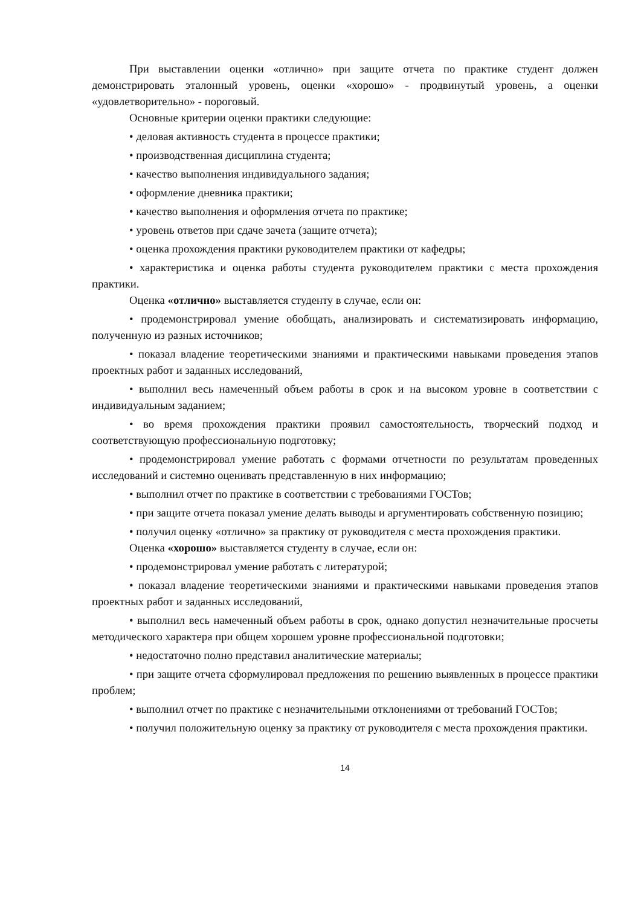При выставлении оценки «отлично» при защите отчета по практике студент должен демонстрировать эталонный уровень, оценки «хорошо» - продвинутый уровень, а оценки «удовлетворительно» - пороговый.
Основные критерии оценки практики следующие:
• деловая активность студента в процессе практики;
• производственная дисциплина студента;
• качество выполнения индивидуального задания;
• оформление дневника практики;
• качество выполнения и оформления отчета по практике;
• уровень ответов при сдаче зачета (защите отчета);
• оценка прохождения практики руководителем практики от кафедры;
• характеристика и оценка работы студента руководителем практики с места прохождения практики.
Оценка «отлично» выставляется студенту в случае, если он:
• продемонстрировал умение обобщать, анализировать и систематизировать информацию, полученную из разных источников;
• показал владение теоретическими знаниями и практическими навыками проведения этапов проектных работ и заданных исследований,
• выполнил весь намеченный объем работы в срок и на высоком уровне в соответствии с индивидуальным заданием;
• во время прохождения практики проявил самостоятельность, творческий подход и соответствующую профессиональную подготовку;
• продемонстрировал умение работать с формами отчетности по результатам проведенных исследований и системно оценивать представленную в них информацию;
• выполнил отчет по практике в соответствии с требованиями ГОСТов;
• при защите отчета показал умение делать выводы и аргументировать собственную позицию;
• получил оценку «отлично» за практику от руководителя с места прохождения практики.
Оценка «хорошо» выставляется студенту в случае, если он:
• продемонстрировал умение работать с литературой;
• показал владение теоретическими знаниями и практическими навыками проведения этапов проектных работ и заданных исследований,
• выполнил весь намеченный объем работы в срок, однако допустил незначительные просчеты методического характера при общем хорошем уровне профессиональной подготовки;
• недостаточно полно представил аналитические материалы;
• при защите отчета сформулировал предложения по решению выявленных в процессе практики проблем;
• выполнил отчет по практике с незначительными отклонениями от требований ГОСТов;
• получил положительную оценку за практику от руководителя с места прохождения практики.
14